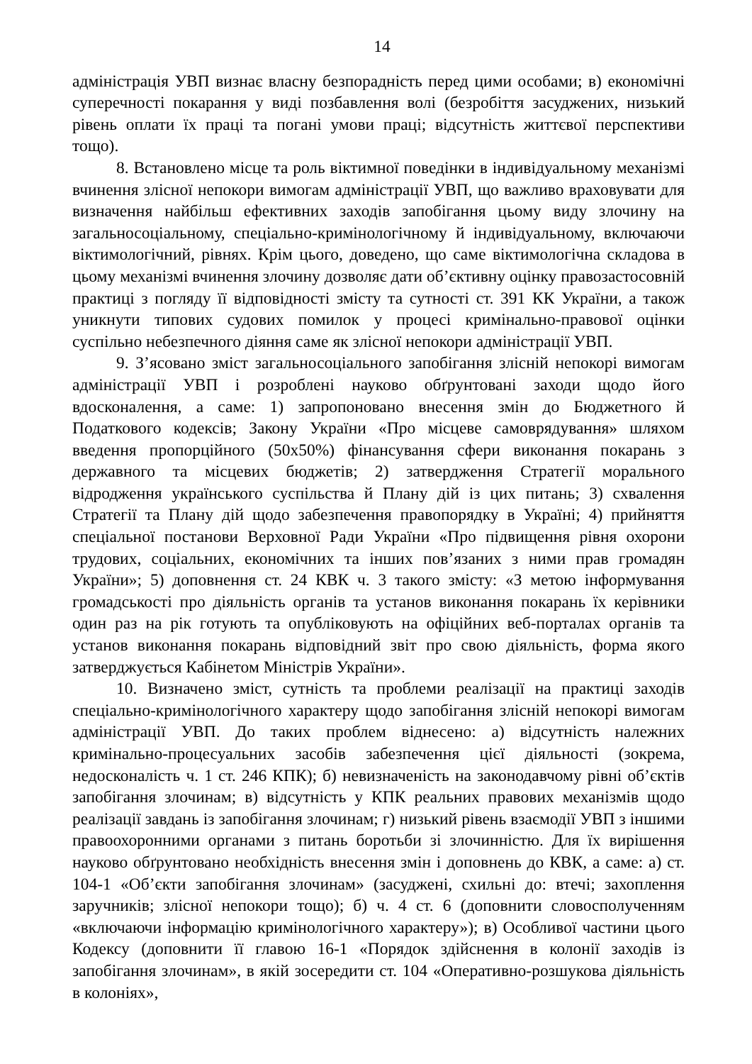14
адміністрація УВП визнає власну безпорадність перед цими особами; в) економічні суперечності покарання у виді позбавлення волі (безробіття засуджених, низький рівень оплати їх праці та погані умови праці; відсутність життєвої перспективи тощо).
8. Встановлено місце та роль віктимної поведінки в індивідуальному механізмі вчинення злісної непокори вимогам адміністрації УВП, що важливо враховувати для визначення найбільш ефективних заходів запобігання цьому виду злочину на загальносоціальному, спеціально-кримінологічному й індивідуальному, включаючи віктимологічний, рівнях. Крім цього, доведено, що саме віктимологічна складова в цьому механізмі вчинення злочину дозволяє дати об’єктивну оцінку правозастосовній практиці з погляду її відповідності змісту та сутності ст. 391 КК України, а також уникнути типових судових помилок у процесі кримінально-правової оцінки суспільно небезпечного діяння саме як злісної непокори адміністрації УВП.
9. З’ясовано зміст загальносоціального запобігання злісній непокорі вимогам адміністрації УВП і розроблені науково обґрунтовані заходи щодо його вдосконалення, а саме: 1) запропоновано внесення змін до Бюджетного й Податкового кодексів; Закону України «Про місцеве самоврядування» шляхом введення пропорційного (50х50%) фінансування сфери виконання покарань з державного та місцевих бюджетів; 2) затвердження Стратегії морального відродження українського суспільства й Плану дій із цих питань; 3) схвалення Стратегії та Плану дій щодо забезпечення правопорядку в Україні; 4) прийняття спеціальної постанови Верховної Ради України «Про підвищення рівня охорони трудових, соціальних, економічних та інших пов’язаних з ними прав громадян України»; 5) доповнення ст. 24 КВК ч. 3 такого змісту: «З метою інформування громадськості про діяльність органів та установ виконання покарань їх керівники один раз на рік готують та опубліковують на офіційних веб-порталах органів та установ виконання покарань відповідний звіт про свою діяльність, форма якого затверджується Кабінетом Міністрів України».
10. Визначено зміст, сутність та проблеми реалізації на практиці заходів спеціально-кримінологічного характеру щодо запобігання злісній непокорі вимогам адміністрації УВП. До таких проблем віднесено: а) відсутність належних кримінально-процесуальних засобів забезпечення цієї діяльності (зокрема, недосконаліcть ч. 1 ст. 246 КПК); б) невизначеність на законодавчому рівні об’єктів запобігання злочинам; в) відсутність у КПК реальних правових механізмів щодо реалізації завдань із запобігання злочинам; г) низький рівень взаємодії УВП з іншими правоохоронними органами з питань боротьби зі злочинністю. Для їх вирішення науково обґрунтовано необхідність внесення змін і доповнень до КВК, а саме: а) ст. 104-1 «Об’єкти запобігання злочинам» (засуджені, схильні до: втечі; захоплення заручників; злісної непокори тощо); б) ч. 4 ст. 6 (доповнити словосполученням «включаючи інформацію кримінологічного характеру»); в) Особливої частини цього Кодексу (доповнити її главою 16-1 «Порядок здійснення в колонії заходів із запобігання злочинам», в якій зосередити ст. 104 «Оперативно-розшукова діяльність в колоніях»,